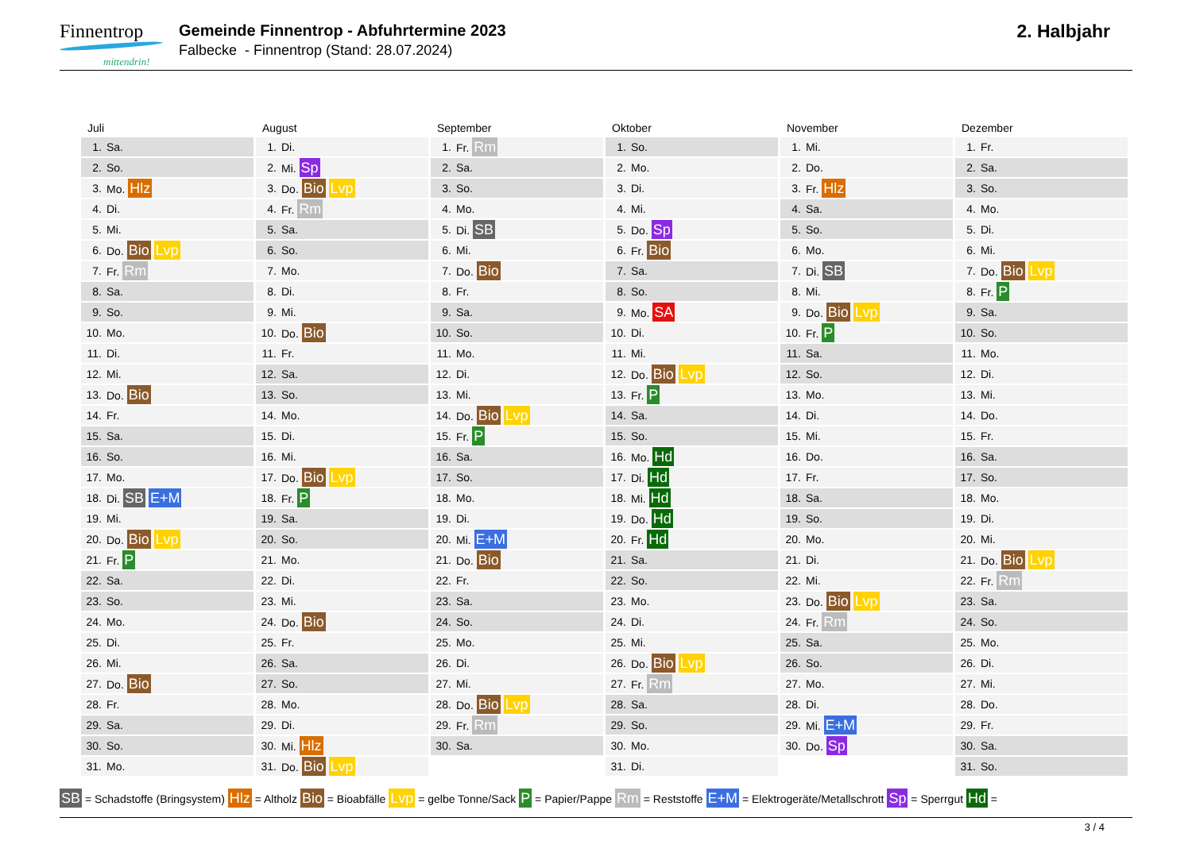Finnentrop mittendrin!
Gemeinde Finnentrop - Abfuhrtermine 2023
Falbecke - Finnentrop (Stand: 28.07.2024)
2. Halbjahr
Juli
| 1. | Sa. |
| 2. | So. |
| 3. | Mo. Hlz |
| 4. | Di. |
| 5. | Mi. |
| 6. | Do. Bio Lvp |
| 7. | Fr. Rm |
| 8. | Sa. |
| 9. | So. |
| 10. | Mo. |
| 11. | Di. |
| 12. | Mi. |
| 13. | Do. Bio |
| 14. | Fr. |
| 15. | Sa. |
| 16. | So. |
| 17. | Mo. |
| 18. | Di. SB E+M |
| 19. | Mi. |
| 20. | Do. Bio Lvp |
| 21. | Fr. P |
| 22. | Sa. |
| 23. | So. |
| 24. | Mo. |
| 25. | Di. |
| 26. | Mi. |
| 27. | Do. Bio |
| 28. | Fr. |
| 29. | Sa. |
| 30. | So. |
| 31. | Mo. |
August
| 1. | Di. |
| 2. | Mi. Sp |
| 3. | Do. Bio Lvp |
| 4. | Fr. Rm |
| 5. | Sa. |
| 6. | So. |
| 7. | Mo. |
| 8. | Di. |
| 9. | Mi. |
| 10. | Do. Bio |
| 11. | Fr. |
| 12. | Sa. |
| 13. | So. |
| 14. | Mo. |
| 15. | Di. |
| 16. | Mi. |
| 17. | Do. Bio Lvp |
| 18. | Fr. P |
| 19. | Sa. |
| 20. | So. |
| 21. | Mo. |
| 22. | Di. |
| 23. | Mi. |
| 24. | Do. Bio |
| 25. | Fr. |
| 26. | Sa. |
| 27. | So. |
| 28. | Mo. |
| 29. | Di. |
| 30. | Mi. Hlz |
| 31. | Do. Bio Lvp |
September
| 1. | Fr. Rm |
| 2. | Sa. |
| 3. | So. |
| 4. | Mo. |
| 5. | Di. SB |
| 6. | Mi. |
| 7. | Do. Bio |
| 8. | Fr. |
| 9. | Sa. |
| 10. | So. |
| 11. | Mo. |
| 12. | Di. |
| 13. | Mi. |
| 14. | Do. Bio Lvp |
| 15. | Fr. P |
| 16. | Sa. |
| 17. | So. |
| 18. | Mo. |
| 19. | Di. |
| 20. | Mi. E+M |
| 21. | Do. Bio |
| 22. | Fr. |
| 23. | Sa. |
| 24. | So. |
| 25. | Mo. |
| 26. | Di. |
| 27. | Mi. |
| 28. | Do. Bio Lvp |
| 29. | Fr. Rm |
| 30. | Sa. |
Oktober
| 1. | So. |
| 2. | Mo. |
| 3. | Di. |
| 4. | Mi. |
| 5. | Do. Sp |
| 6. | Fr. Bio |
| 7. | Sa. |
| 8. | So. |
| 9. | Mo. SA |
| 10. | Di. |
| 11. | Mi. |
| 12. | Do. Bio Lvp |
| 13. | Fr. P |
| 14. | Sa. |
| 15. | So. |
| 16. | Mo. Hd |
| 17. | Di. Hd |
| 18. | Mi. Hd |
| 19. | Do. Hd |
| 20. | Fr. Hd |
| 21. | Sa. |
| 22. | So. |
| 23. | Mo. |
| 24. | Di. |
| 25. | Mi. |
| 26. | Do. Bio Lvp |
| 27. | Fr. Rm |
| 28. | Sa. |
| 29. | So. |
| 30. | Mo. |
| 31. | Di. |
November
| 1. | Mi. |
| 2. | Do. |
| 3. | Fr. Hlz |
| 4. | Sa. |
| 5. | So. |
| 6. | Mo. |
| 7. | Di. SB |
| 8. | Mi. |
| 9. | Do. Bio Lvp |
| 10. | Fr. P |
| 11. | Sa. |
| 12. | So. |
| 13. | Mo. |
| 14. | Di. |
| 15. | Mi. |
| 16. | Do. |
| 17. | Fr. |
| 18. | Sa. |
| 19. | So. |
| 20. | Mo. |
| 21. | Di. |
| 22. | Mi. |
| 23. | Do. Bio Lvp |
| 24. | Fr. Rm |
| 25. | Sa. |
| 26. | So. |
| 27. | Mo. |
| 28. | Di. |
| 29. | Mi. E+M |
| 30. | Do. Sp |
Dezember
| 1. | Fr. |
| 2. | Sa. |
| 3. | So. |
| 4. | Mo. |
| 5. | Di. |
| 6. | Mi. |
| 7. | Do. Bio Lvp |
| 8. | Fr. P |
| 9. | Sa. |
| 10. | So. |
| 11. | Mo. |
| 12. | Di. |
| 13. | Mi. |
| 14. | Do. |
| 15. | Fr. |
| 16. | Sa. |
| 17. | So. |
| 18. | Mo. |
| 19. | Di. |
| 20. | Mi. |
| 21. | Do. Bio Lvp |
| 22. | Fr. Rm |
| 23. | Sa. |
| 24. | So. |
| 25. | Mo. |
| 26. | Di. |
| 27. | Mi. |
| 28. | Do. |
| 29. | Fr. |
| 30. | Sa. |
| 31. | So. |
SB = Schadstoffe (Bringsystem) Hlz = Altholz Bio = Bioabfälle Lvp = gelbe Tonne/Sack P = Papier/Pappe Rm = Reststoffe E+M = Elektrogeräte/Metallschrott Sp = Sperrgut Hd =
3 / 4